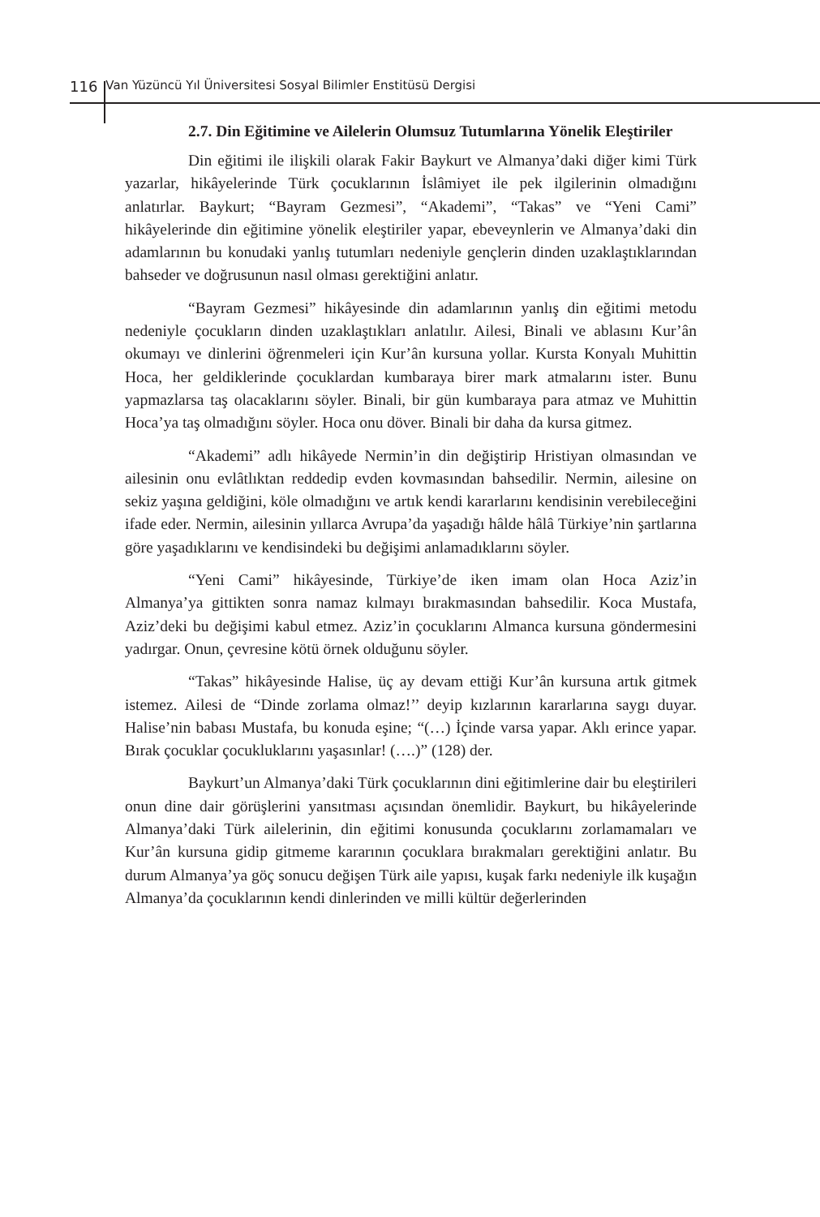116 Van Yüzüncü Yıl Üniversitesi Sosyal Bilimler Enstitüsü Dergisi
2.7. Din Eğitimine ve Ailelerin Olumsuz Tutumlarına Yönelik Eleştiriler
Din eğitimi ile ilişkili olarak Fakir Baykurt ve Almanya’daki diğer kimi Türk yazarlar, hikâyelerinde Türk çocuklarının İslâmiyet ile pek ilgilerinin olmadığını anlatırlar. Baykurt; “Bayram Gezmesi”, “Akademi”, “Takas” ve “Yeni Cami” hikâyelerinde din eğitimine yönelik eleştiriler yapar, ebeveynlerin ve Almanya’daki din adamlarının bu konudaki yanlış tutumları nedeniyle gençlerin dinden uzaklaştıklarından bahseder ve doğrusunun nasıl olması gerektiğini anlatır.
“Bayram Gezmesi” hikâyesinde din adamlarının yanlış din eğitimi metodu nedeniyle çocukların dinden uzaklaştıkları anlatılır. Ailesi, Binali ve ablasını Kur’ân okumayı ve dinlerini öğrenmeleri için Kur’ân kursuna yollar. Kursta Konyalı Muhittin Hoca, her geldiklerinde çocuklardan kumbaraya birer mark atmalarını ister. Bunu yapmazlarsa taş olacaklarını söyler. Binali, bir gün kumbaraya para atmaz ve Muhittin Hoca’ya taş olmadığını söyler. Hoca onu döver. Binali bir daha da kursa gitmez.
“Akademi” adlı hikâyede Nermin’in din değiştirip Hristiyan olmasından ve ailesinin onu evlâtlıktan reddedip evden kovmasından bahsedilir. Nermin, ailesine on sekiz yaşına geldiğini, köle olmadığını ve artık kendi kararlarını kendisinin verebileceğini ifade eder. Nermin, ailesinin yıllarca Avrupa’da yaşadığı hâlde hâlâ Türkiye’nin şartlarına göre yaşadıklarını ve kendisindeki bu değişimi anlamadıklarını söyler.
“Yeni Cami” hikâyesinde, Türkiye’de iken imam olan Hoca Aziz’in Almanya’ya gittikten sonra namaz kılmayı bırakmasından bahsedilir. Koca Mustafa, Aziz’deki bu değişimi kabul etmez. Aziz’in çocuklarını Almanca kursuna göndermesini yadırgar. Onun, çevresine kötü örnek olduğunu söyler.
“Takas” hikâyesinde Halise, üç ay devam ettiği Kur’ân kursuna artık gitmek istemez. Ailesi de “Dinde zorlama olmaz!’’ deyip kızlarının kararlarına saygı duyar. Halise’nin babası Mustafa, bu konuda eşine; “(…) İçinde varsa yapar. Aklı erince yapar. Bırak çocuklar çocukluklarını yaşasınlar! (….)” (128) der.
Baykurt’un Almanya’daki Türk çocuklarının dini eğitimlerine dair bu eleştirileri onun dine dair görüşlerini yansıtması açısından önemlidir. Baykurt, bu hikâyelerinde Almanya’daki Türk ailelerinin, din eğitimi konusunda çocuklarını zorlamamaları ve Kur’ân kursuna gidip gitmeme kararının çocuklara bırakmaları gerektiğini anlatır. Bu durum Almanya’ya göç sonucu değişen Türk aile yapısı, kuşak farkı nedeniyle ilk kuşağın Almanya’da çocuklarının kendi dinlerinden ve milli kültür değerlerinden